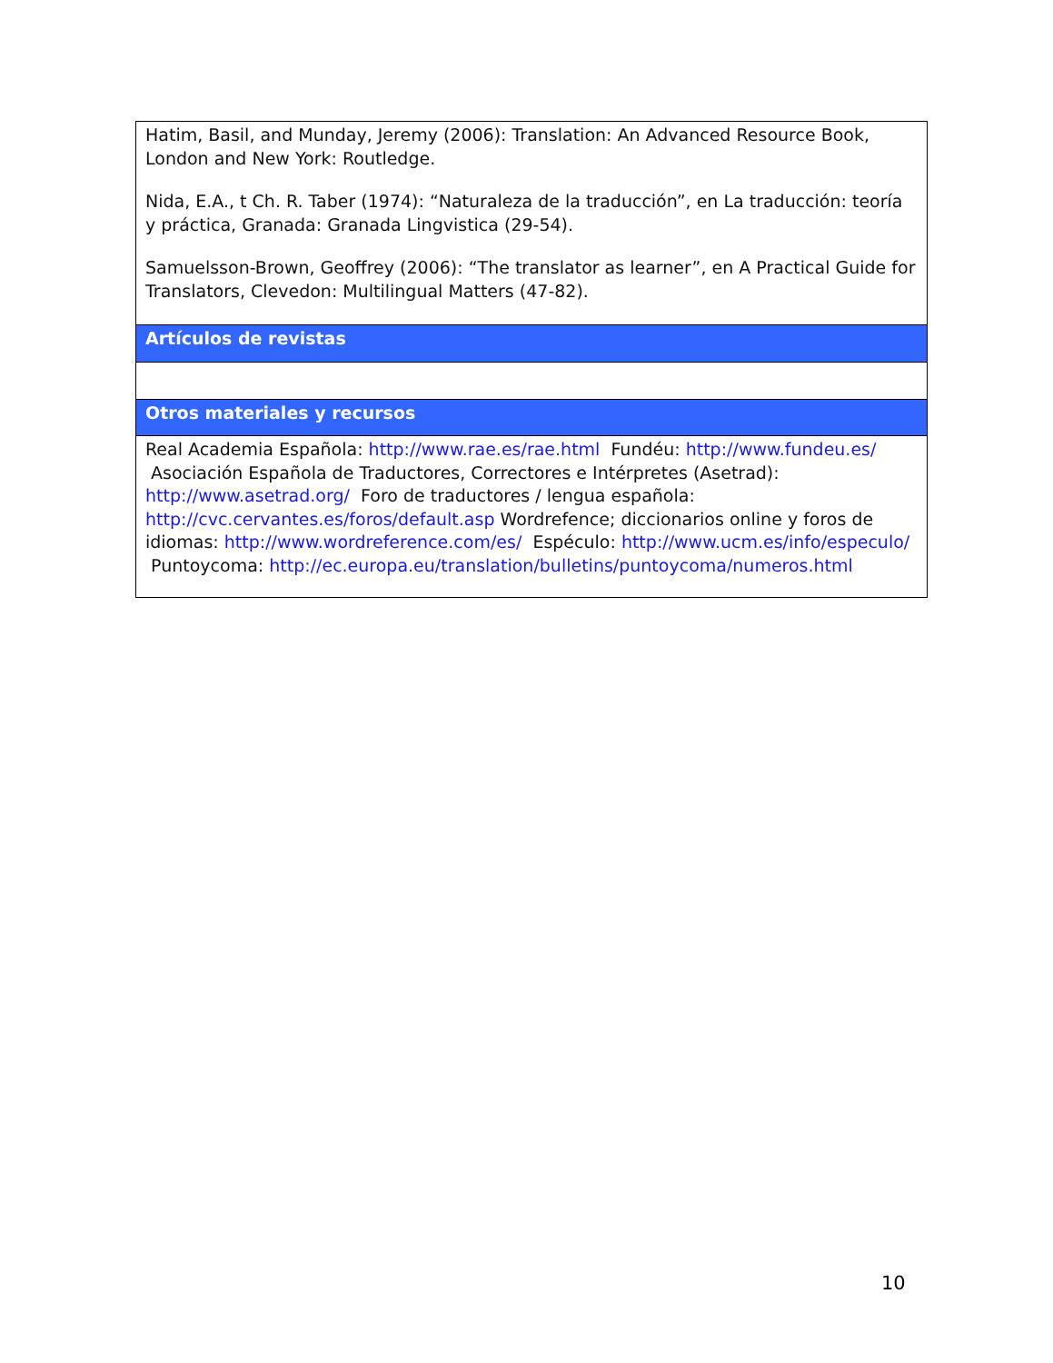| Hatim, Basil, and Munday, Jeremy (2006): Translation: An Advanced Resource Book, London and New York: Routledge. Nida, E.A., t Ch. R. Taber (1974): “Naturaleza de la traducción”, en La traducción: teoría y práctica, Granada: Granada Lingvistica (29-54). Samuelsson-Brown, Geoffrey (2006): “The translator as learner”, en A Practical Guide for Translators, Clevedon: Multilingual Matters (47-82). |
| Artículos de revistas |
| Otros materiales y recursos |
| Real Academia Española: http://www.rae.es/rae.html Fundéu: http://www.fundeu.es/ Asociación Española de Traductores, Correctores e Intérpretes (Asetrad): http://www.asetrad.org/ Foro de traductores / lengua española: http://cvc.cervantes.es/foros/default.asp Wordrefence; diccionarios online y foros de idiomas: http://www.wordreference.com/es/ Espéculo: http://www.ucm.es/info/especulo/ Puntoycoma: http://ec.europa.eu/translation/bulletins/puntoycoma/numeros.html |
10